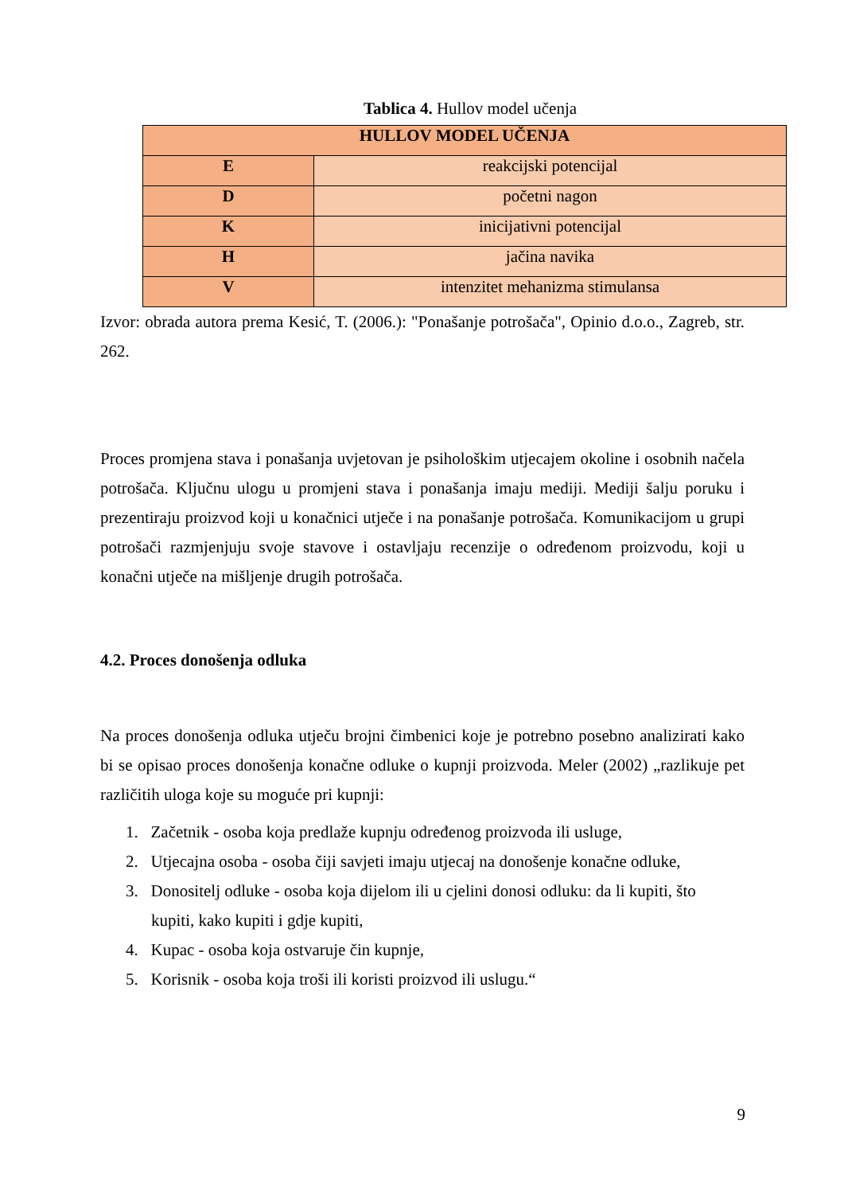Tablica 4. Hullov model učenja
| HULLOV MODEL UČENJA | |
| --- | --- |
| E | reakcijski potencijal |
| D | početni nagon |
| K | inicijativni potencijal |
| H | jačina navika |
| V | intenzitet mehanizma stimulansa |
Izvor: obrada autora prema Kesić, T. (2006.): "Ponašanje potrošača", Opinio d.o.o., Zagreb, str. 262.
Proces promjena stava i ponašanja uvjetovan je psihološkim utjecajem okoline i osobnih načela potrošača. Ključnu ulogu u promjeni stava i ponašanja imaju mediji. Mediji šalju poruku i prezentiraju proizvod koji u konačnici utječe i na ponašanje potrošača. Komunikacijom u grupi potrošači razmjenjuju svoje stavove i ostavljaju recenzije o određenom proizvodu, koji u konačni utječe na mišljenje drugih potrošača.
4.2. Proces donošenja odluka
Na proces donošenja odluka utječu brojni čimbenici koje je potrebno posebno analizirati kako bi se opisao proces donošenja konačne odluke o kupnji proizvoda. Meler (2002) „razlikuje pet različitih uloga koje su moguće pri kupnji:
1. Začetnik - osoba koja predlaže kupnju određenog proizvoda ili usluge,
2. Utjecajna osoba - osoba čiji savjeti imaju utjecaj na donošenje konačne odluke,
3. Donositelj odluke - osoba koja dijelom ili u cjelini donosi odluku: da li kupiti, što
kupiti, kako kupiti i gdje kupiti,
4. Kupac - osoba koja ostvaruje čin kupnje,
5. Korisnik - osoba koja troši ili koristi proizvod ili uslugu.“
9